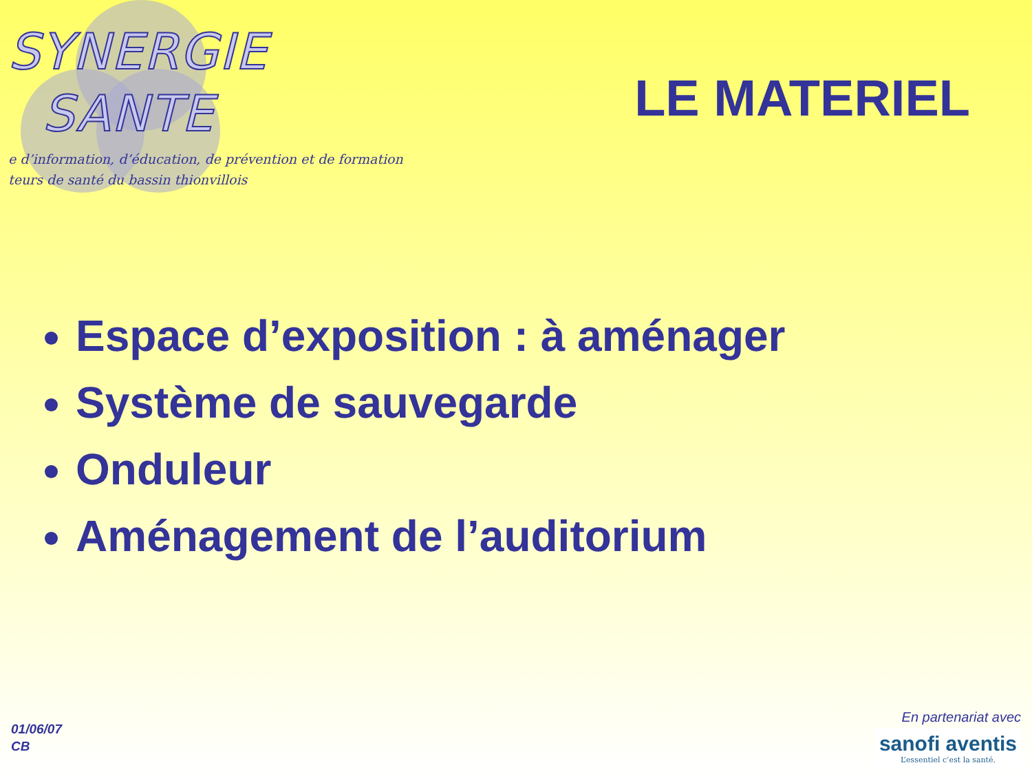SYNERGIE
SANTE
e d’information, d’éducation, de prévention et de formation
teurs de santé du bassin thionvillois
LE MATERIEL
Espace d’exposition : à aménager
Système de sauvegarde
Onduleur
Aménagement de l’auditorium
01/06/07
CB
En partenariat avec
sanofi aventis
L’essentiel c’est la santé.